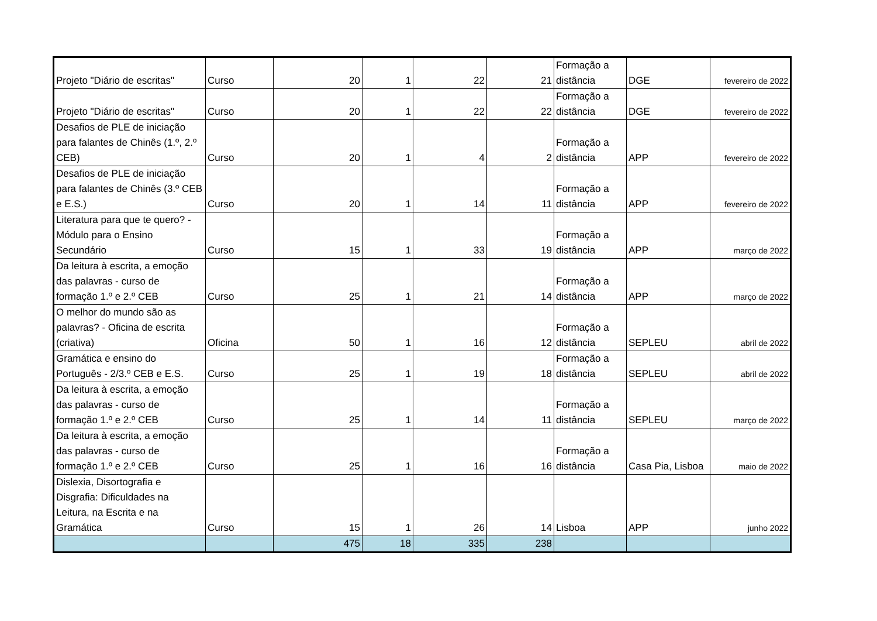| Projeto "Diário de escritas" | Curso | 20 | 1 | 22 | 21 | Formação a distância | DGE | fevereiro de 2022 |
| Projeto "Diário de escritas" | Curso | 20 | 1 | 22 | 22 | Formação a distância | DGE | fevereiro de 2022 |
| Desafios de PLE de iniciação para falantes de Chinês (1.º, 2.º CEB) | Curso | 20 | 1 | 4 | 2 | Formação a distância | APP | fevereiro de 2022 |
| Desafios de PLE de iniciação para falantes de Chinês (3.º CEB e E.S.) | Curso | 20 | 1 | 14 | 11 | Formação a distância | APP | fevereiro de 2022 |
| Literatura para que te quero? - Módulo para o Ensino Secundário | Curso | 15 | 1 | 33 | 19 | Formação a distância | APP | março de 2022 |
| Da leitura à escrita, a emoção das palavras - curso de formação 1.º e 2.º CEB | Curso | 25 | 1 | 21 | 14 | Formação a distância | APP | março de 2022 |
| O melhor do mundo são as palavras? - Oficina de escrita (criativa) | Oficina | 50 | 1 | 16 | 12 | Formação a distância | SEPLEU | abril de 2022 |
| Gramática e ensino do Português - 2/3.º CEB e E.S. | Curso | 25 | 1 | 19 | 18 | Formação a distância | SEPLEU | abril de 2022 |
| Da leitura à escrita, a emoção das palavras - curso de formação 1.º e 2.º CEB | Curso | 25 | 1 | 14 | 11 | Formação a distância | SEPLEU | março de 2022 |
| Da leitura à escrita, a emoção das palavras - curso de formação 1.º e 2.º CEB | Curso | 25 | 1 | 16 | 16 | Formação a distância | Casa Pia, Lisboa | maio de 2022 |
| Dislexia, Disortografia e Disgrafia: Dificuldades na Leitura, na Escrita e na Gramática | Curso | 15 | 1 | 26 | 14 | Lisboa | APP | junho 2022 |
| | | 475 | 18 | 335 | 238 | | | |